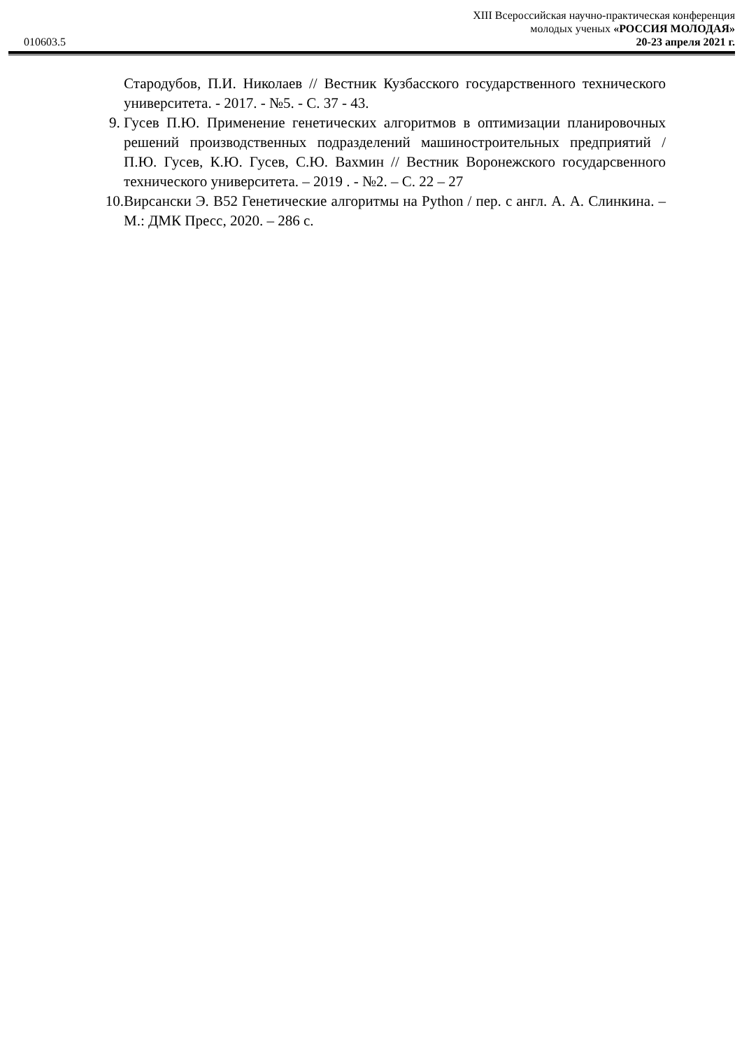010603.5
XIII Всероссийская научно-практическая конференция
молодых ученых «РОССИЯ МОЛОДАЯ»
20-23 апреля 2021 г.
Стародубов, П.И. Николаев // Вестник Кузбасского государственного технического университета. - 2017. - №5. - С. 37 - 43.
9. Гусев П.Ю. Применение генетических алгоритмов в оптимизации планировочных решений производственных подразделений машиностроительных предприятий / П.Ю. Гусев, К.Ю. Гусев, С.Ю. Вахмин // Вестник Воронежского государсвенного технического университета. – 2019 . - №2. – С. 22 – 27
10.
Вирсански Э. В52 Генетические алгоритмы на Python / пер. с англ. А. А. Слинкина. – М.: ДМК Пресс, 2020. – 286 с.